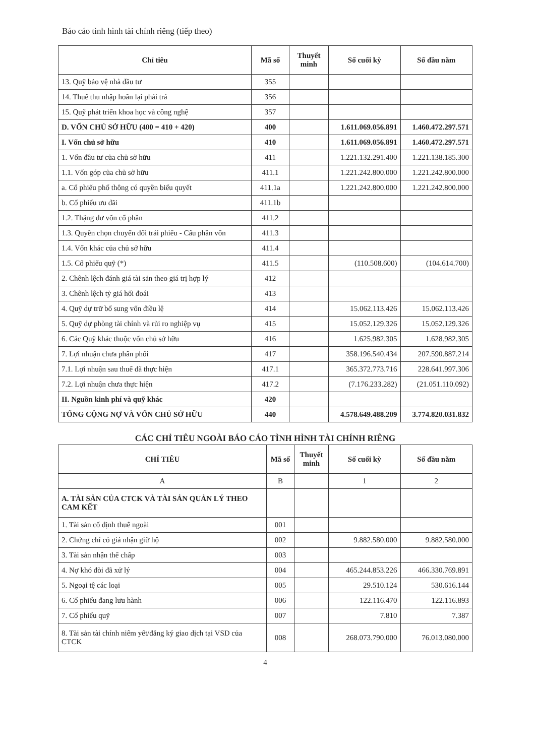Báo cáo tình hình tài chính riêng (tiếp theo)
| Chỉ tiêu | Mã số | Thuyết minh | Số cuối kỳ | Số đầu năm |
| --- | --- | --- | --- | --- |
| 13. Quỹ bảo vệ nhà đầu tư | 355 | | | |
| 14. Thuế thu nhập hoãn lại phải trả | 356 | | | |
| 15. Quỹ phát triển khoa học và công nghệ | 357 | | | |
| D. VỐN CHỦ SỞ HỮU (400 = 410 + 420) | 400 | | 1.611.069.056.891 | 1.460.472.297.571 |
| I. Vốn chủ sở hữu | 410 | | 1.611.069.056.891 | 1.460.472.297.571 |
| 1. Vốn đầu tư của chủ sở hữu | 411 | | 1.221.132.291.400 | 1.221.138.185.300 |
| 1.1. Vốn góp của chủ sở hữu | 411.1 | | 1.221.242.800.000 | 1.221.242.800.000 |
| a. Cổ phiếu phổ thông có quyền biểu quyết | 411.1a | | 1.221.242.800.000 | 1.221.242.800.000 |
| b. Cổ phiếu ưu đãi | 411.1b | | | |
| 1.2. Thặng dư vốn cổ phần | 411.2 | | | |
| 1.3. Quyền chọn chuyển đổi trái phiếu - Cấu phần vốn | 411.3 | | | |
| 1.4. Vốn khác của chủ sở hữu | 411.4 | | | |
| 1.5. Cổ phiếu quỹ (*) | 411.5 | | (110.508.600) | (104.614.700) |
| 2. Chênh lệch đánh giá tài sản theo giá trị hợp lý | 412 | | | |
| 3. Chênh lệch tỷ giá hối đoái | 413 | | | |
| 4. Quỹ dự trữ bổ sung vốn điều lệ | 414 | | 15.062.113.426 | 15.062.113.426 |
| 5. Quỹ dự phòng tài chính và rủi ro nghiệp vụ | 415 | | 15.052.129.326 | 15.052.129.326 |
| 6. Các Quỹ khác thuộc vốn chủ sở hữu | 416 | | 1.625.982.305 | 1.628.982.305 |
| 7. Lợi nhuận chưa phân phối | 417 | | 358.196.540.434 | 207.590.887.214 |
| 7.1. Lợi nhuận sau thuế đã thực hiện | 417.1 | | 365.372.773.716 | 228.641.997.306 |
| 7.2. Lợi nhuận chưa thực hiện | 417.2 | | (7.176.233.282) | (21.051.110.092) |
| II. Nguồn kinh phí và quỹ khác | 420 | | | |
| TỔNG CỘNG NỢ VÀ VỐN CHỦ SỞ HỮU | 440 | | 4.578.649.488.209 | 3.774.820.031.832 |
CÁC CHỈ TIÊU NGOÀI BÁO CÁO TÌNH HÌNH TÀI CHÍNH RIÊNG
| CHỈ TIÊU | Mã số | Thuyết minh | Số cuối kỳ | Số đầu năm |
| --- | --- | --- | --- | --- |
| A | B | | 1 | 2 |
| A. TÀI SẢN CỦA CTCK VÀ TÀI SẢN QUẢN LÝ THEO CAM KẾT | | | | |
| 1. Tài sản cố định thuê ngoài | 001 | | | |
| 2. Chứng chỉ có giá nhận giữ hộ | 002 | | 9.882.580.000 | 9.882.580.000 |
| 3. Tài sản nhận thế chấp | 003 | | | |
| 4. Nợ khó đòi đã xử lý | 004 | | 465.244.853.226 | 466.330.769.891 |
| 5. Ngoại tệ các loại | 005 | | 29.510.124 | 530.616.144 |
| 6. Cổ phiếu đang lưu hành | 006 | | 122.116.470 | 122.116.893 |
| 7. Cổ phiếu quỹ | 007 | | 7.810 | 7.387 |
| 8. Tài sản tài chính niêm yết/đăng ký giao dịch tại VSD của CTCK | 008 | | 268.073.790.000 | 76.013.080.000 |
4